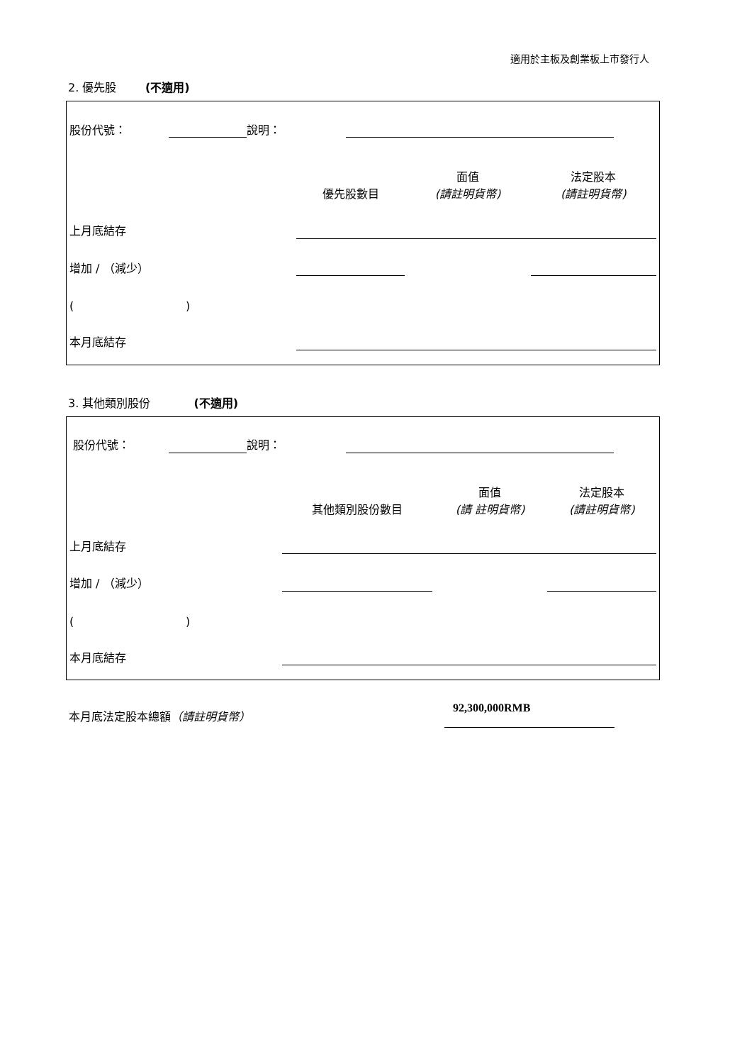適用於主板及創業板上市發行人
2. 優先股 (不適用)
| 股份代號： | | 說明： | | |
| | 優先股數目 | 面值 (請註明貨幣) | 法定股本 (請註明貨幣) |
| 上月底結存 | | | |
| 增加 / （減少） | | | |
| ( ) | | | |
| 本月底結存 | | | |
3. 其他類別股份 (不適用)
| 股份代號： | | 說明： | | |
| | 其他類別股份數目 | 面值 (請 註明貨幣) | 法定股本 (請註明貨幣) |
| 上月底結存 | | | |
| 增加 / （減少） | | | |
| ( ) | | | |
| 本月底結存 | | | |
本月底法定股本總額（請註明貨幣）
92,300,000RMB